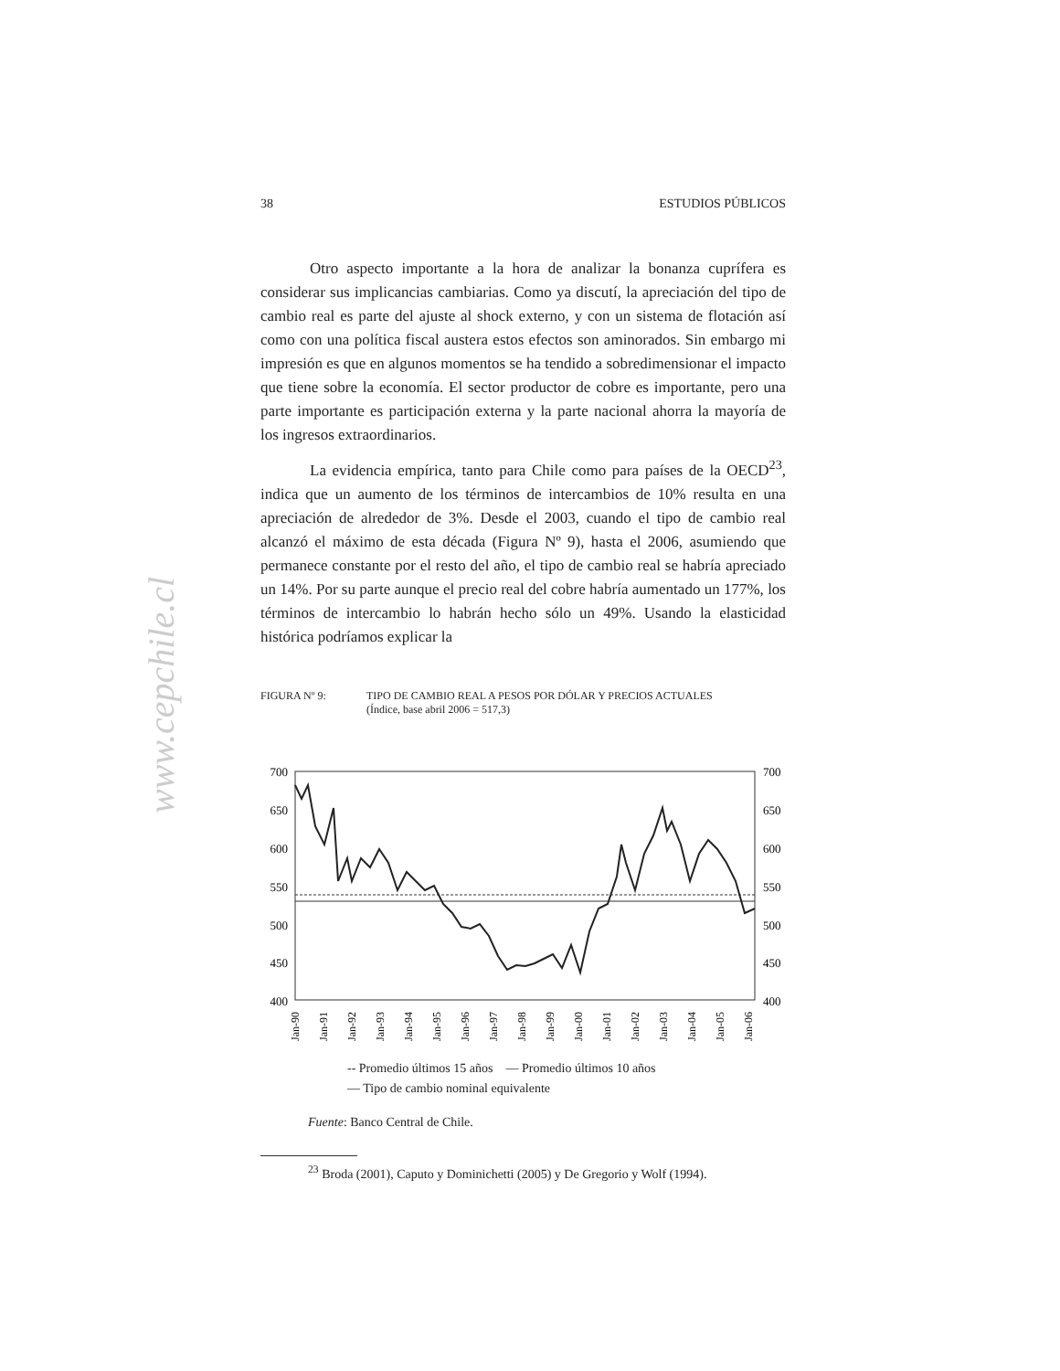www.cepchile.cl
38 ESTUDIOS PÚBLICOS
Otro aspecto importante a la hora de analizar la bonanza cuprífera es considerar sus implicancias cambiarias. Como ya discutí, la apreciación del tipo de cambio real es parte del ajuste al shock externo, y con un sistema de flotación así como con una política fiscal austera estos efectos son aminorados. Sin embargo mi impresión es que en algunos momentos se ha tendido a sobredimensionar el impacto que tiene sobre la economía. El sector productor de cobre es importante, pero una parte importante es participación externa y la parte nacional ahorra la mayoría de los ingresos extraordinarios.
La evidencia empírica, tanto para Chile como para países de la OECD<sup>23</sup>, indica que un aumento de los términos de intercambios de 10% resulta en una apreciación de alrededor de 3%. Desde el 2003, cuando el tipo de cambio real alcanzó el máximo de esta década (Figura Nº 9), hasta el 2006, asumiendo que permanece constante por el resto del año, el tipo de cambio real se habría apreciado un 14%. Por su parte aunque el precio real del cobre habría aumentado un 177%, los términos de intercambio lo habrán hecho sólo un 49%. Usando la elasticidad histórica podríamos explicar la
FIGURA Nº 9: TIPO DE CAMBIO REAL A PESOS POR DÓLAR Y PRECIOS ACTUALES
(Índice, base abril 2006 = 517,3)
700
650
600
550
500
450
400
700
650
600
550
500
450
400
Jan-90
Jan-91
Jan-92
Jan-93
Jan-94
Jan-95
Jan-96
Jan-97
Jan-98
Jan-99
Jan-00
Jan-01
Jan-02
Jan-03
Jan-04
Jan-05
Jan-06
-- Promedio últimos 15 años — Promedio últimos 10 años
— Tipo de cambio nominal equivalente
Fuente: Banco Central de Chile.
<sup>23</sup> Broda (2001), Caputo y Dominichetti (2005) y De Gregorio y Wolf (1994).